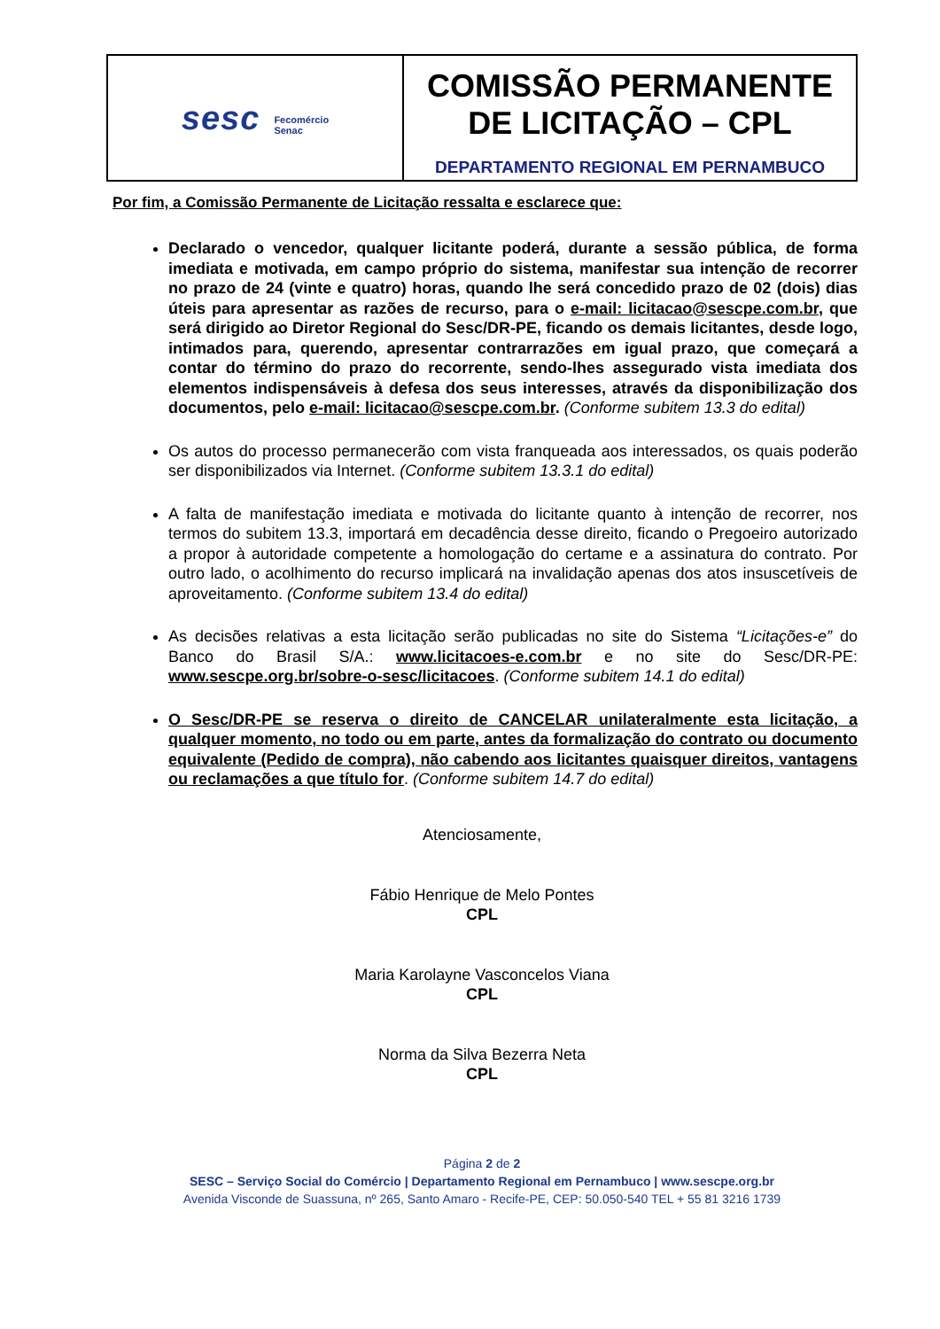| sesc Fecomércio Senac | COMISSÃO PERMANENTE DE LICITAÇÃO – CPL DEPARTAMENTO REGIONAL EM PERNAMBUCO |
Por fim, a Comissão Permanente de Licitação ressalta e esclarece que:
Declarado o vencedor, qualquer licitante poderá, durante a sessão pública, de forma imediata e motivada, em campo próprio do sistema, manifestar sua intenção de recorrer no prazo de 24 (vinte e quatro) horas, quando lhe será concedido prazo de 02 (dois) dias úteis para apresentar as razões de recurso, para o e-mail: licitacao@sescpe.com.br, que será dirigido ao Diretor Regional do Sesc/DR-PE, ficando os demais licitantes, desde logo, intimados para, querendo, apresentar contrarrazões em igual prazo, que começará a contar do término do prazo do recorrente, sendo-lhes assegurado vista imediata dos elementos indispensáveis à defesa dos seus interesses, através da disponibilização dos documentos, pelo e-mail: licitacao@sescpe.com.br. (Conforme subitem 13.3 do edital)
Os autos do processo permanecerão com vista franqueada aos interessados, os quais poderão ser disponibilizados via Internet. (Conforme subitem 13.3.1 do edital)
A falta de manifestação imediata e motivada do licitante quanto à intenção de recorrer, nos termos do subitem 13.3, importará em decadência desse direito, ficando o Pregoeiro autorizado a propor à autoridade competente a homologação do certame e a assinatura do contrato. Por outro lado, o acolhimento do recurso implicará na invalidação apenas dos atos insuscetíveis de aproveitamento. (Conforme subitem 13.4 do edital)
As decisões relativas a esta licitação serão publicadas no site do Sistema “Licitações-e” do Banco do Brasil S/A.: www.licitacoes-e.com.br e no site do Sesc/DR-PE: www.sescpe.org.br/sobre-o-sesc/licitacoes. (Conforme subitem 14.1 do edital)
O Sesc/DR-PE se reserva o direito de CANCELAR unilateralmente esta licitação, a qualquer momento, no todo ou em parte, antes da formalização do contrato ou documento equivalente (Pedido de compra), não cabendo aos licitantes quaisquer direitos, vantagens ou reclamações a que título for. (Conforme subitem 14.7 do edital)
Atenciosamente,
Fábio Henrique de Melo Pontes
CPL
Maria Karolayne Vasconcelos Viana
CPL
Norma da Silva Bezerra Neta
CPL
Página 2 de 2
SESC – Serviço Social do Comércio | Departamento Regional em Pernambuco | www.sescpe.org.br
Avenida Visconde de Suassuna, nº 265, Santo Amaro - Recife-PE, CEP: 50.050-540 TEL + 55 81 3216 1739